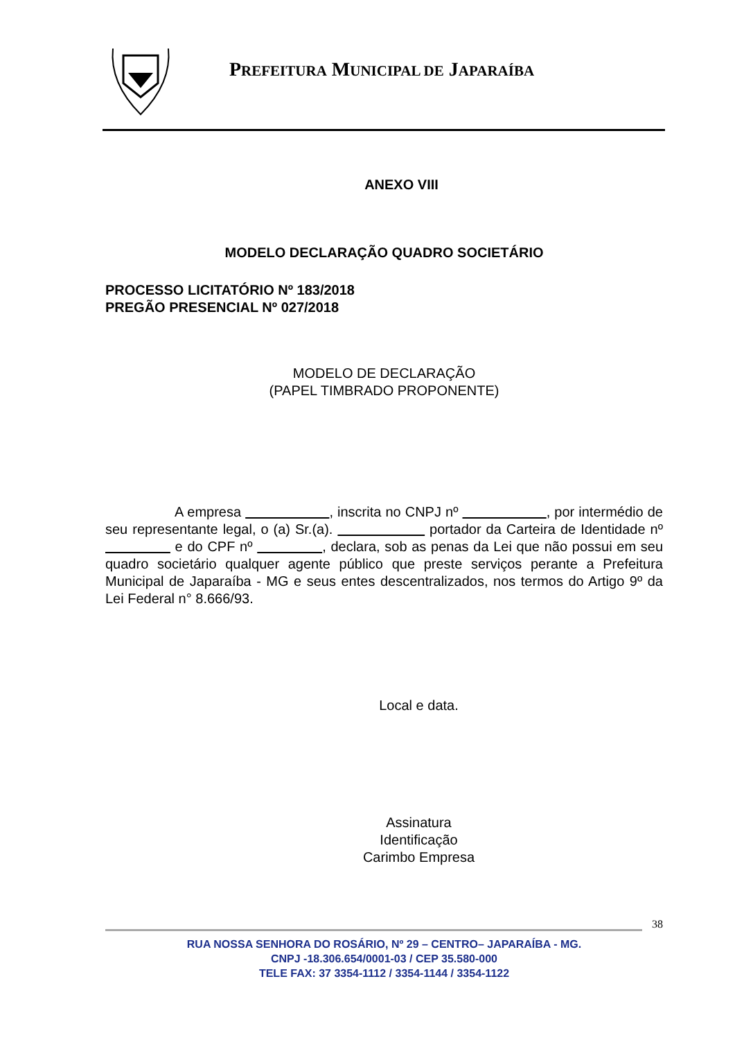PREFEITURA MUNICIPAL DE JAPARAÍBA
ANEXO VIII
MODELO DECLARAÇÃO QUADRO SOCIETÁRIO
PROCESSO LICITATÓRIO Nº 183/2018
PREGÃO PRESENCIAL Nº 027/2018
MODELO DE DECLARAÇÃO
(PAPEL TIMBRADO PROPONENTE)
A empresa , inscrita no CNPJ nº , por intermédio de seu representante legal, o (a) Sr.(a). portador da Carteira de Identidade nº e do CPF nº , declara, sob as penas da Lei que não possui em seu quadro societário qualquer agente público que preste serviços perante a Prefeitura Municipal de Japaraíba - MG e seus entes descentralizados, nos termos do Artigo 9º da Lei Federal n° 8.666/93.
Local e data.
Assinatura
Identificação
Carimbo Empresa
38
RUA NOSSA SENHORA DO ROSÁRIO, Nº 29 – CENTRO– JAPARAÍBA - MG.
CNPJ -18.306.654/0001-03 / CEP 35.580-000
TELE FAX: 37 3354-1112 / 3354-1144 / 3354-1122